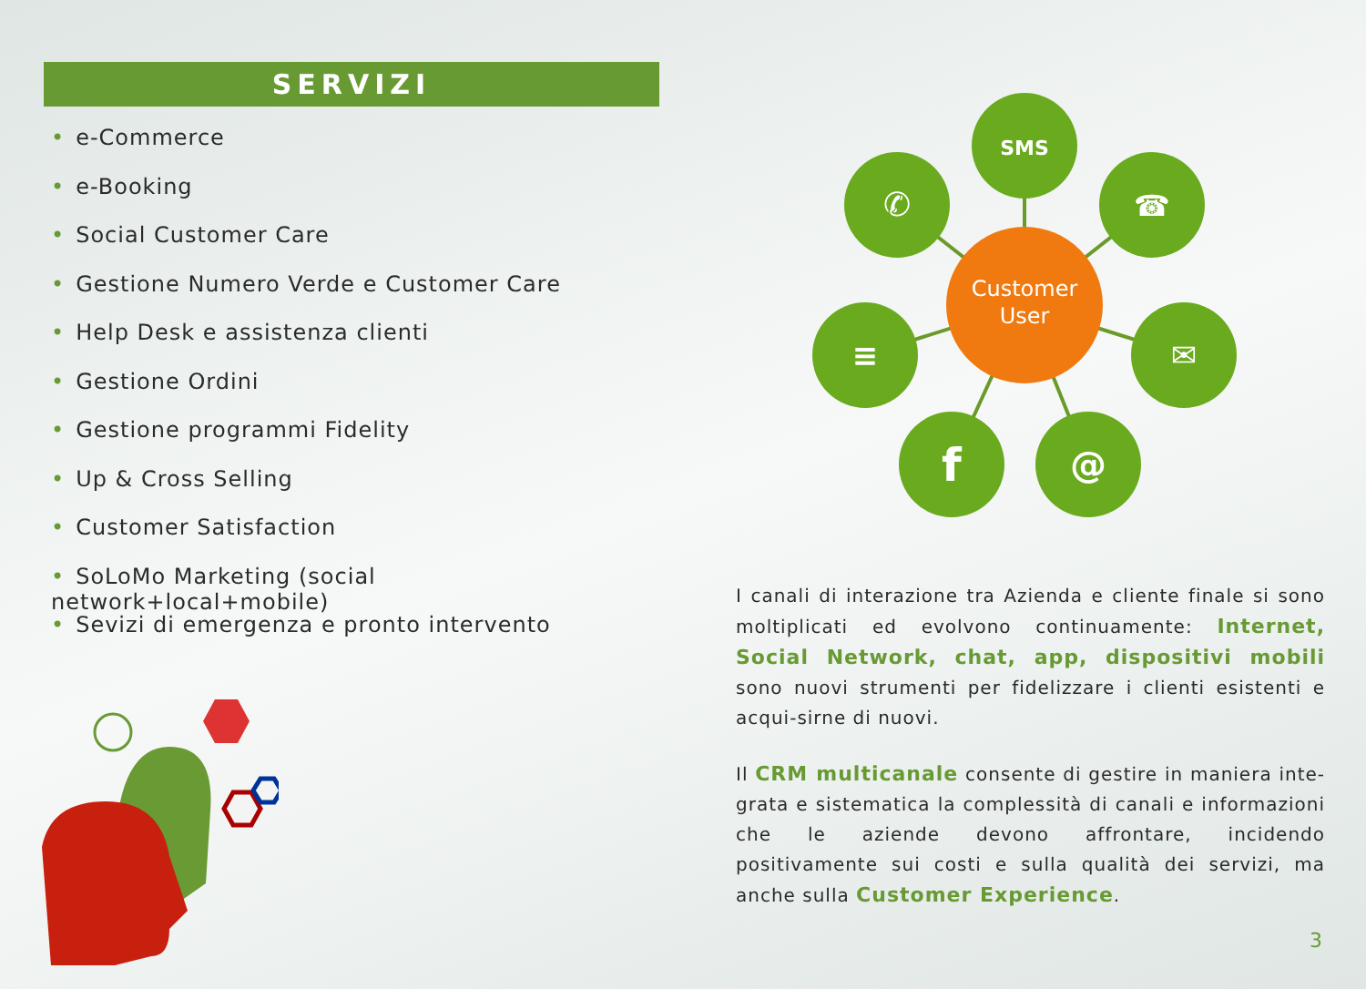SERVIZI
• e-Commerce
• e-Booking
• Social Customer Care
• Gestione Numero Verde e Customer Care
• Help Desk e assistenza clienti
• Gestione Ordini
• Gestione programmi Fidelity
• Up & Cross Selling
• Customer Satisfaction
• SoLoMo Marketing (social network+local+mobile)
• Sevizi di emergenza e pronto intervento
SMS
✆
☎
≡
✉
f
@
Customer
User
I canali di interazione tra Azienda e cliente finale si sono moltiplicati ed evolvono continuamente: Internet, Social Network, chat, app, dispositivi mobili sono nuovi strumenti per fidelizzare i clienti esistenti e acqui-sirne di nuovi.
Il CRM multicanale consente di gestire in maniera inte-grata e sistematica la complessità di canali e informazioni che le aziende devono affrontare, incidendo positivamente sui costi e sulla qualità dei servizi, ma anche sulla Customer Experience.
3